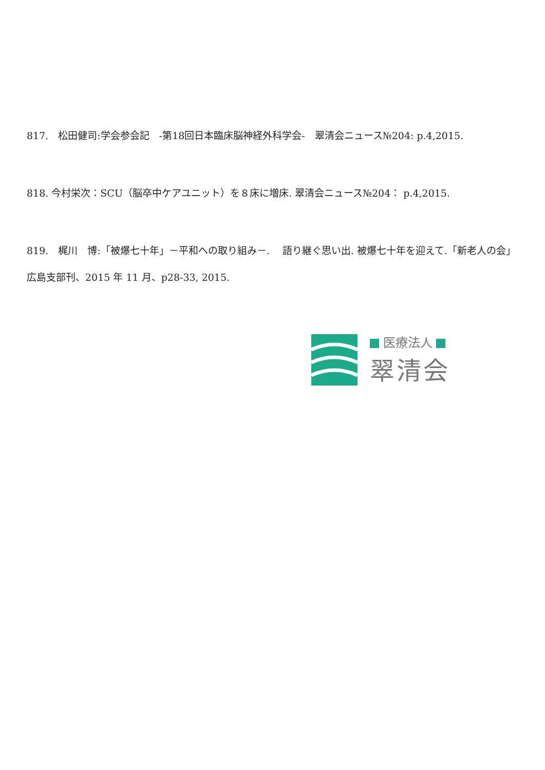817.　松田健司:学会参会記　-第18回日本臨床脳神経外科学会-　翠清会ニュース№204: p.4,2015.
818. 今村栄次：SCU（脳卒中ケアユニット）を８床に増床. 翠清会ニュース№204： p.4,2015.
819.　梶川　博:「被爆七十年」－平和への取り組み－.　 語り継ぐ思い出. 被爆七十年を迎えて.「新老人の会」広島支部刊、2015 年 11 月、p28-33, 2015.
医療法人
翠清会